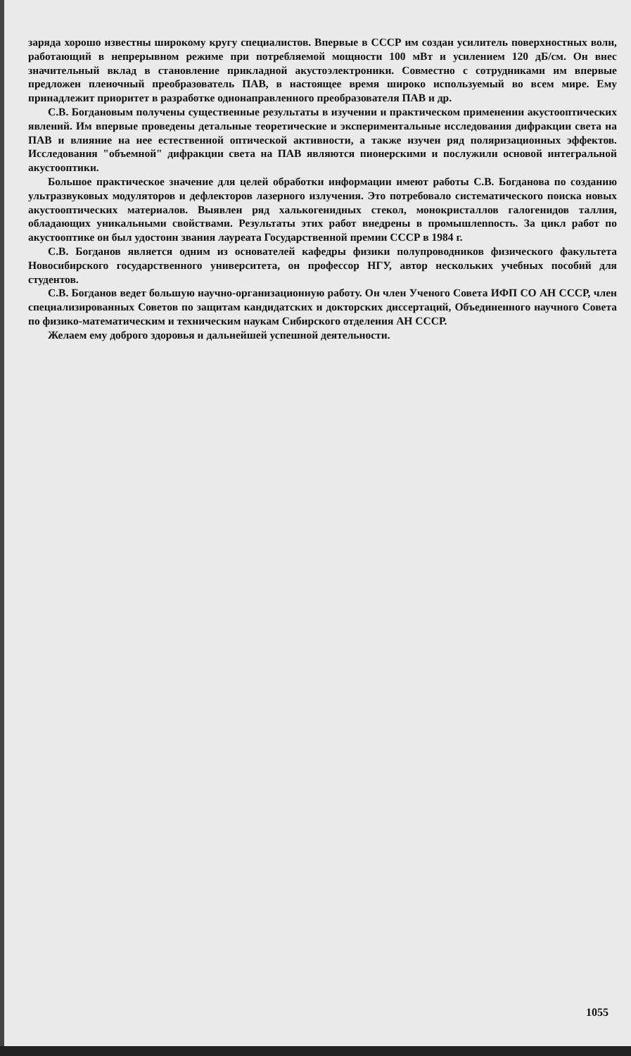заряда хорошо известны широкому кругу специалистов. Впервые в СССР им создан усилитель поверхностных волн, работающий в непрерывном режиме при потребляемой мощности 100 мВт и усилением 120 дБ/см. Он внес значительный вклад в становление прикладной акустоэлектроники. Совместно с сотрудниками им впервые предложен пленочный преобразователь ПАВ, в настоящее время широко используемый во всем мире. Ему принадлежит приоритет в разработке однонаправленного преобразователя ПАВ и др.
С.В. Богдановым получены существенные результаты в изучении и практическом применении акустооптических явлений. Им впервые проведены детальные теоретические и экспериментальные исследования дифракции света на ПАВ и влияние на нее естественной оптической активности, а также изучен ряд поляризационных эффектов. Исследования "объемной" дифракции света на ПАВ являются пионерскими и послужили основой интегральной акустооптики.
Большое практическое значение для целей обработки информации имеют работы С.В. Богданова по созданию ультразвуковых модуляторов и дефлекторов лазерного излучения. Это потребовало систематического поиска новых акустооптических материалов. Выявлен ряд халькогенидных стекол, монокристаллов галогенидов таллия, обладающих уникальными свойствами. Результаты этих работ внедрены в промышлennость. За цикл работ по акустооптике он был удостоин звания лауреата Государственной премии СССР в 1984 г.
С.В. Богданов является одним из основателей кафедры физики полупроводников физического факультета Новосибирского государственного университета, он профессор НГУ, автор нескольких учебных пособий для студентов.
С.В. Богданов ведет большую научно-организационную работу. Он член Ученого Совета ИФП СО АН СССР, член специализированных Советов по защитам кандидатских и докторских диссертаций, Объединенного научного Совета по физико-математическим и техническим наукам Сибирского отделения АН СССР.
Желаем ему доброго здоровья и дальнейшей успешной деятельности.
1055